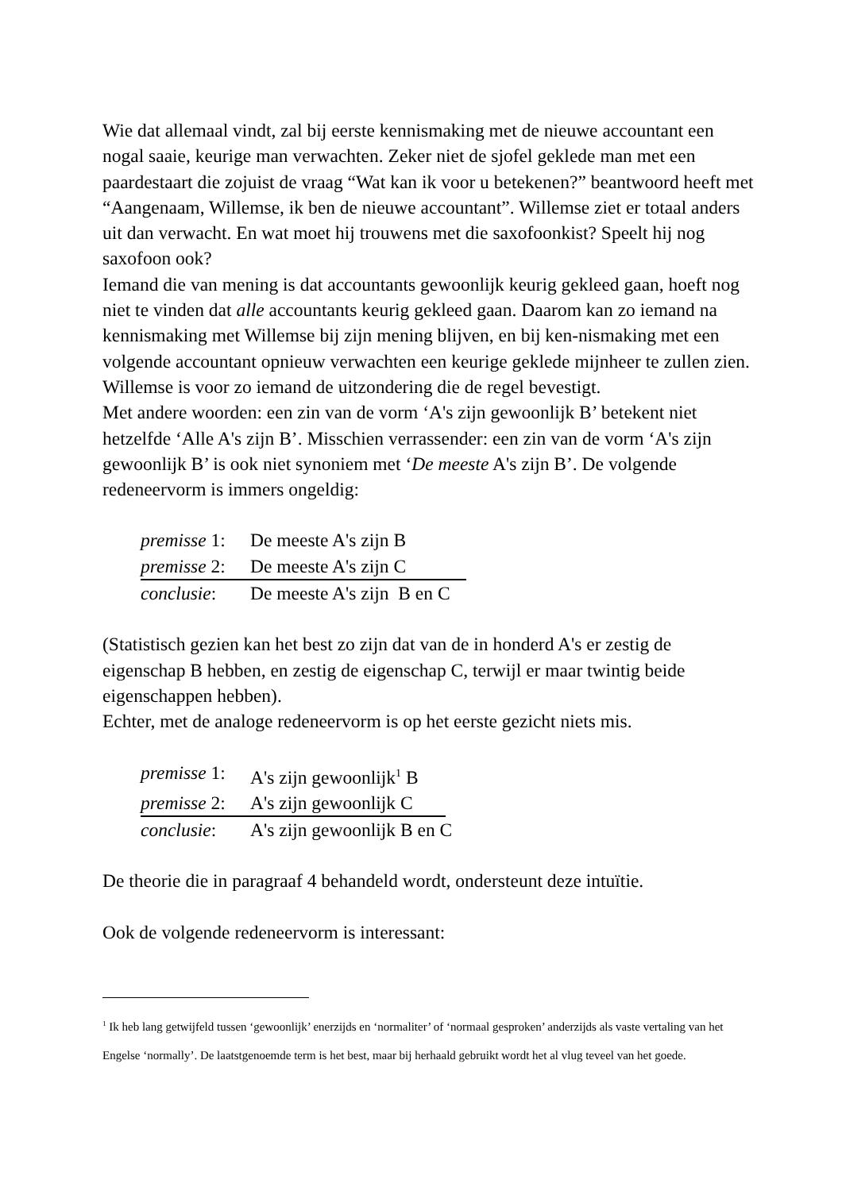Wie dat allemaal vindt, zal bij eerste kennismaking met de nieuwe accountant een nogal saaie, keurige man verwachten. Zeker niet de sjofel geklede man met een paardestaart die zojuist de vraag “Wat kan ik voor u betekenen?” beantwoord heeft met “Aangenaam, Willemse, ik ben de nieuwe accountant”. Willemse ziet er totaal anders uit dan verwacht. En wat moet hij trouwens met die saxofoonkist? Speelt hij nog saxofoon ook?
Iemand die van mening is dat accountants gewoonlijk keurig gekleed gaan, hoeft nog niet te vinden dat alle accountants keurig gekleed gaan. Daarom kan zo iemand na kennismaking met Willemse bij zijn mening blijven, en bij ken-nismaking met een volgende accountant opnieuw verwachten een keurige geklede mijnheer te zullen zien. Willemse is voor zo iemand de uitzondering die de regel bevestigt.
Met andere woorden: een zin van de vorm ‘A's zijn gewoonlijk B’ betekent niet hetzelfde ‘Alle A's zijn B’. Misschien verrassender: een zin van de vorm ‘A's zijn gewoonlijk B’ is ook niet synoniem met ‘De meeste A's zijn B’. De volgende redeneervorm is immers ongeldig:
premisse 1: De meeste A's zijn B
premisse 2: De meeste A's zijn C
conclusie: De meeste A's zijn B en C
(Statistisch gezien kan het best zo zijn dat van de in honderd A's er zestig de eigenschap B hebben, en zestig de eigenschap C, terwijl er maar twintig beide eigenschappen hebben).
Echter, met de analoge redeneervorm is op het eerste gezicht niets mis.
premisse 1: A's zijn gewoonlijk<sup>1</sup> B
premisse 2: A's zijn gewoonlijk C
conclusie: A's zijn gewoonlijk B en C
De theorie die in paragraaf 4 behandeld wordt, ondersteunt deze intuïtie.
Ook de volgende redeneervorm is interessant:
<sup>1</sup> Ik heb lang getwijfeld tussen ‘gewoonlijk’ enerzijds en ‘normaliter’ of ‘normaal gesproken’ anderzijds als vaste vertaling van het Engelse ‘normally’. De laatstgenoemde term is het best, maar bij herhaald gebruikt wordt het al vlug teveel van het goede.